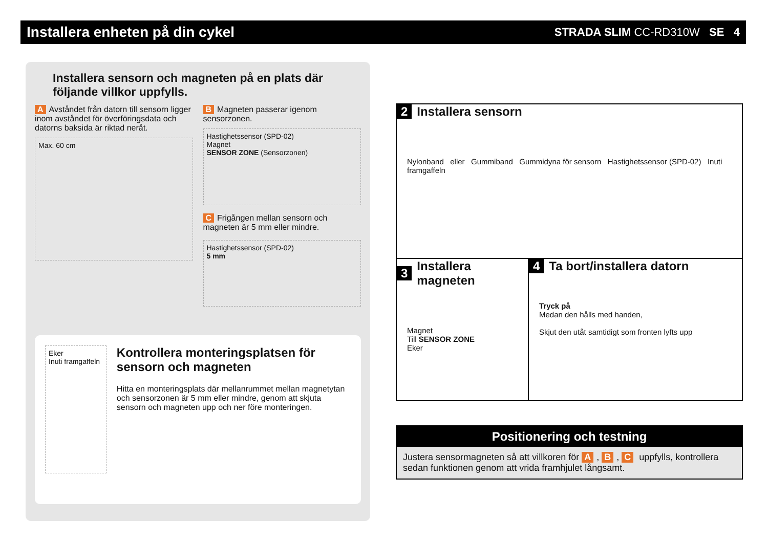Installera enheten på din cykel
STRADA SLIM CC-RD310W SE 4
Installera sensorn och magneten på en plats där följande villkor uppfylls.
A Avståndet från datorn till sensorn ligger inom avståndet för överföringsdata och datorns baksida är riktad neråt.
Max. 60 cm
B Magneten passerar igenom sensorzonen.
Hastighetssensor (SPD-02)
Magnet
SENSOR ZONE (Sensorzonen)
C Frigången mellan sensorn och magneten är 5 mm eller mindre.
Hastighetssensor (SPD-02)
5 mm
Eker
Inuti framgaffeln
Kontrollera monteringsplatsen för sensorn och magneten
Hitta en monteringsplats där mellanrummet mellan magnetytan och sensorzonen är 5 mm eller mindre, genom att skjuta sensorn och magneten upp och ner före monteringen.
2 Installera sensorn
Nylonband eller Gummiband Gummidyna för sensorn Hastighetssensor (SPD-02) Inuti framgaffeln
3 Installera magneten
Magnet
Till SENSOR ZONE
Eker
4 Ta bort/installera datorn
Tryck på
Medan den hålls med handen,
Skjut den utåt samtidigt som fronten lyfts upp
Positionering och testning
Justera sensormagneten så att villkoren för A, B, C uppfylls, kontrollera sedan funktionen genom att vrida framhjulet långsamt.